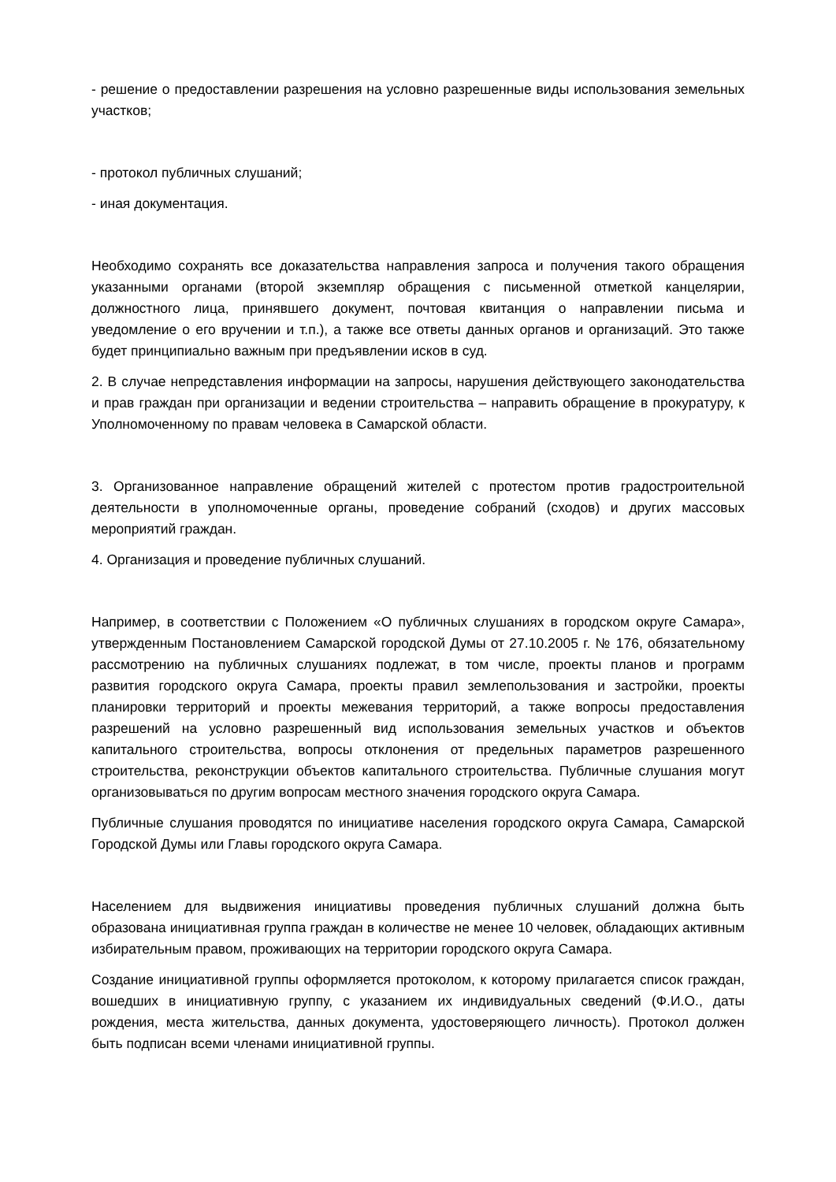- решение о предоставлении разрешения на условно разрешенные виды использования земельных участков;
- протокол публичных слушаний;
- иная документация.
Необходимо сохранять все доказательства направления запроса и получения такого обращения указанными органами (второй экземпляр обращения с письменной отметкой канцелярии, должностного лица, принявшего документ, почтовая квитанция о направлении письма и уведомление о его вручении и т.п.), а также все ответы данных органов и организаций. Это также будет принципиально важным при предъявлении исков в суд.
2. В случае непредставления информации на запросы, нарушения действующего законодательства и прав граждан при организации и ведении строительства – направить обращение в прокуратуру, к Уполномоченному по правам человека в Самарской области.
3. Организованное направление обращений жителей с протестом против градостроительной деятельности в уполномоченные органы, проведение собраний (сходов) и других массовых мероприятий граждан.
4. Организация и проведение публичных слушаний.
Например, в соответствии с Положением «О публичных слушаниях в городском округе Самара», утвержденным Постановлением Самарской городской Думы от 27.10.2005 г. № 176, обязательному рассмотрению на публичных слушаниях подлежат, в том числе, проекты планов и программ развития городского округа Самара, проекты правил землепользования и застройки, проекты планировки территорий и проекты межевания территорий, а также вопросы предоставления разрешений на условно разрешенный вид использования земельных участков и объектов капитального строительства, вопросы отклонения от предельных параметров разрешенного строительства, реконструкции объектов капитального строительства. Публичные слушания могут организовываться по другим вопросам местного значения городского округа Самара.
Публичные слушания проводятся по инициативе населения городского округа Самара, Самарской Городской Думы или Главы городского округа Самара.
Населением для выдвижения инициативы проведения публичных слушаний должна быть образована инициативная группа граждан в количестве не менее 10 человек, обладающих активным избирательным правом, проживающих на территории городского округа Самара.
Создание инициативной группы оформляется протоколом, к которому прилагается список граждан, вошедших в инициативную группу, с указанием их индивидуальных сведений (Ф.И.О., даты рождения, места жительства, данных документа, удостоверяющего личность). Протокол должен быть подписан всеми членами инициативной группы.